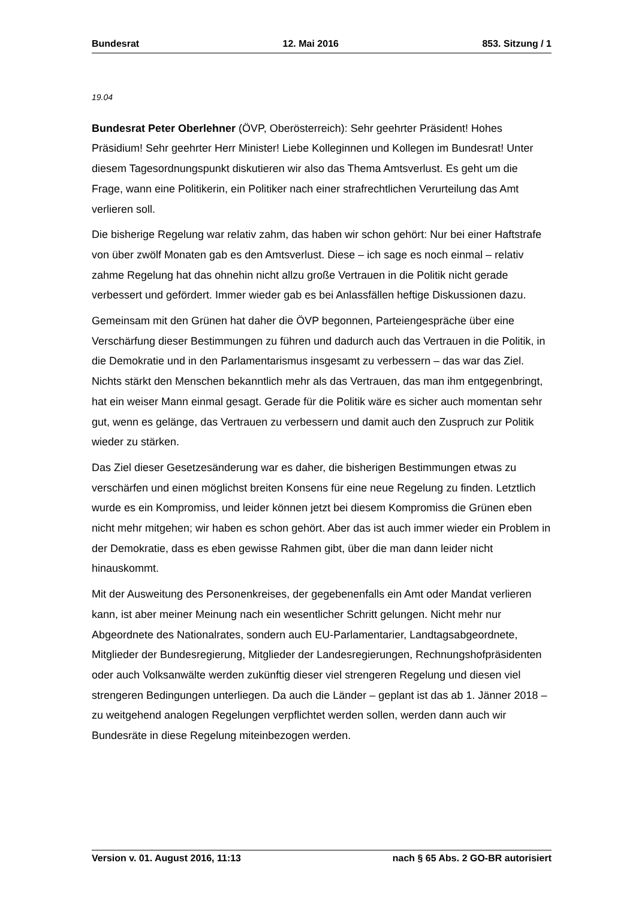Bundesrat 12. Mai 2016 853. Sitzung / 1
19.04
Bundesrat Peter Oberlehner (ÖVP, Oberösterreich): Sehr geehrter Präsident! Hohes Präsidium! Sehr geehrter Herr Minister! Liebe Kolleginnen und Kollegen im Bundesrat! Unter diesem Tagesordnungspunkt diskutieren wir also das Thema Amtsverlust. Es geht um die Frage, wann eine Politikerin, ein Politiker nach einer strafrechtlichen Verurteilung das Amt verlieren soll.
Die bisherige Regelung war relativ zahm, das haben wir schon gehört: Nur bei einer Haftstrafe von über zwölf Monaten gab es den Amtsverlust. Diese – ich sage es noch einmal – relativ zahme Regelung hat das ohnehin nicht allzu große Vertrauen in die Politik nicht gerade verbessert und gefördert. Immer wieder gab es bei Anlassfällen heftige Diskussionen dazu.
Gemeinsam mit den Grünen hat daher die ÖVP begonnen, Parteiengespräche über eine Verschärfung dieser Bestimmungen zu führen und dadurch auch das Vertrauen in die Politik, in die Demokratie und in den Parlamentarismus insgesamt zu verbessern – das war das Ziel. Nichts stärkt den Menschen bekanntlich mehr als das Vertrauen, das man ihm entgegenbringt, hat ein weiser Mann einmal gesagt. Gerade für die Politik wäre es sicher auch momentan sehr gut, wenn es gelänge, das Vertrauen zu verbessern und damit auch den Zuspruch zur Politik wieder zu stärken.
Das Ziel dieser Gesetzesänderung war es daher, die bisherigen Bestimmungen etwas zu verschärfen und einen möglichst breiten Konsens für eine neue Regelung zu finden. Letztlich wurde es ein Kompromiss, und leider können jetzt bei diesem Kompromiss die Grünen eben nicht mehr mitgehen; wir haben es schon gehört. Aber das ist auch immer wieder ein Problem in der Demokratie, dass es eben gewisse Rahmen gibt, über die man dann leider nicht hinauskommt.
Mit der Ausweitung des Personenkreises, der gegebenenfalls ein Amt oder Mandat verlieren kann, ist aber meiner Meinung nach ein wesentlicher Schritt gelungen. Nicht mehr nur Abgeordnete des Nationalrates, sondern auch EU-Parlamentarier, Landtagsabgeordnete, Mitglieder der Bundesregierung, Mitglieder der Landesregierungen, Rechnungshofpräsidenten oder auch Volksanwälte werden zukünftig dieser viel strengeren Regelung und diesen viel strengeren Bedingungen unterliegen. Da auch die Länder – geplant ist das ab 1. Jänner 2018 – zu weitgehend analogen Regelungen verpflichtet werden sollen, werden dann auch wir Bundesräte in diese Regelung miteinbezogen werden.
Version v. 01. August 2016, 11:13 nach § 65 Abs. 2 GO-BR autorisiert